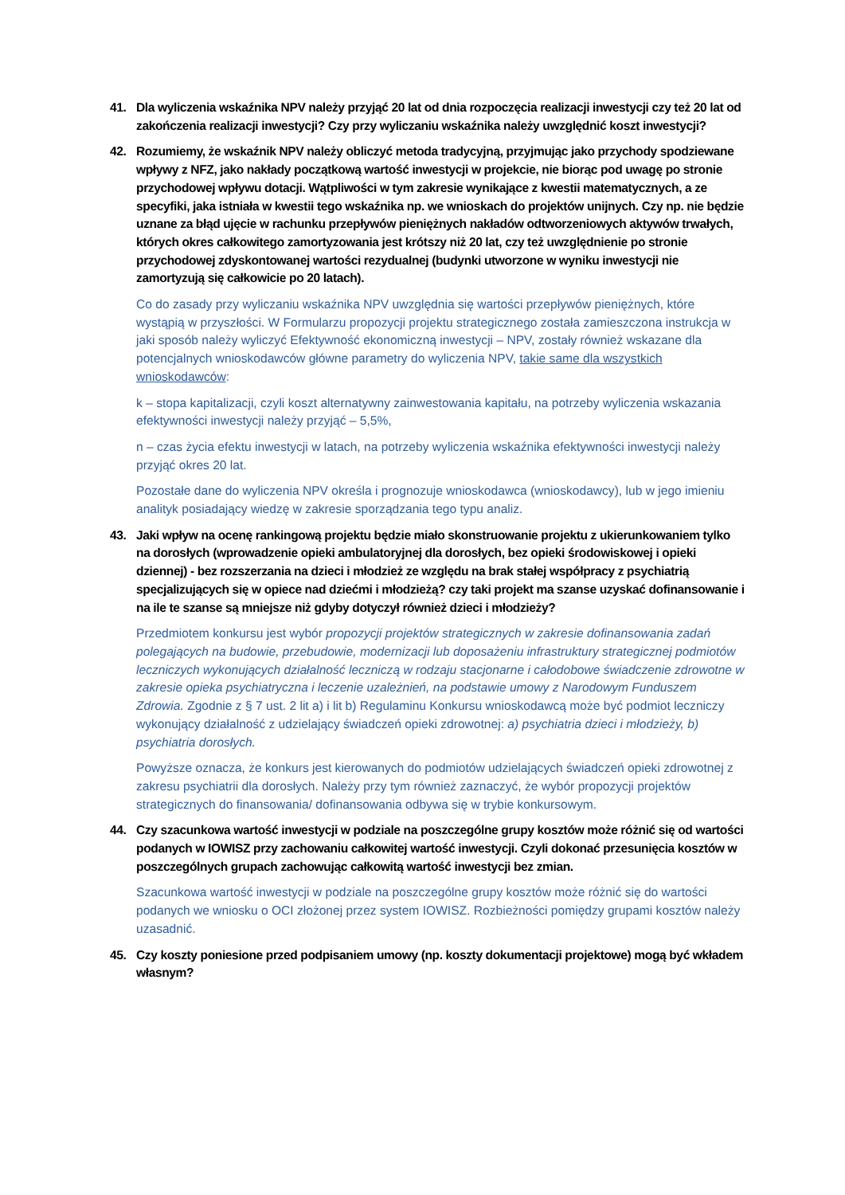41. Dla wyliczenia wskaźnika NPV należy przyjąć 20 lat od dnia rozpoczęcia realizacji inwestycji czy też 20 lat od zakończenia realizacji inwestycji? Czy przy wyliczaniu wskaźnika należy uwzględnić koszt inwestycji?
42. Rozumiemy, że wskaźnik NPV należy obliczyć metoda tradycyjną, przyjmując jako przychody spodziewane wpływy z NFZ, jako nakłady początkową wartość inwestycji w projekcie, nie biorąc pod uwagę po stronie przychodowej wpływu dotacji. Wątpliwości w tym zakresie wynikające z kwestii matematycznych, a ze specyfiki, jaka istniała w kwestii tego wskaźnika np. we wnioskach do projektów unijnych. Czy np. nie będzie uznane za błąd ujęcie w rachunku przepływów pieniężnych nakładów odtworzeniowych aktywów trwałych, których okres całkowitego zamortyzowania jest krótszy niż 20 lat, czy też uwzględnienie po stronie przychodowej zdyskontowanej wartości rezydualnej (budynki utworzone w wyniku inwestycji nie zamortyzują się całkowicie po 20 latach).
Co do zasady przy wyliczaniu wskaźnika NPV uwzględnia się wartości przepływów pieniężnych, które wystąpią w przyszłości. W Formularzu propozycji projektu strategicznego została zamieszczona instrukcja w jaki sposób należy wyliczyć Efektywność ekonomiczną inwestycji – NPV, zostały również wskazane dla potencjalnych wnioskodawców główne parametry do wyliczenia NPV, takie same dla wszystkich wnioskodawców:
k – stopa kapitalizacji, czyli koszt alternatywny zainwestowania kapitału, na potrzeby wyliczenia wskazania efektywności inwestycji należy przyjąć – 5,5%,
n – czas życia efektu inwestycji w latach, na potrzeby wyliczenia wskaźnika efektywności inwestycji należy przyjąć okres 20 lat.
Pozostałe dane do wyliczenia NPV określa i prognozuje wnioskodawca (wnioskodawcy), lub w jego imieniu analityk posiadający wiedzę w zakresie sporządzania tego typu analiz.
43. Jaki wpływ na ocenę rankingową projektu będzie miało skonstruowanie projektu z ukierunkowaniem tylko na dorosłych (wprowadzenie opieki ambulatoryjnej dla dorosłych, bez opieki środowiskowej i opieki dziennej) - bez rozszerzania na dzieci i młodzież ze względu na brak stałej współpracy z psychiatrią specjalizujących się w opiece nad dziećmi i młodzieżą? czy taki projekt ma szanse uzyskać dofinansowanie i na ile te szanse są mniejsze niż gdyby dotyczył również dzieci i młodzieży?
Przedmiotem konkursu jest wybór propozycji projektów strategicznych w zakresie dofinansowania zadań polegających na budowie, przebudowie, modernizacji lub doposażeniu infrastruktury strategicznej podmiotów leczniczych wykonujących działalność leczniczą w rodzaju stacjonarne i całodobowe świadczenie zdrowotne w zakresie opieka psychiatryczna i leczenie uzależnień, na podstawie umowy z Narodowym Funduszem Zdrowia. Zgodnie z § 7 ust. 2 lit a) i lit b) Regulaminu Konkursu wnioskodawcą może być podmiot leczniczy wykonujący działalność z udzielający świadczeń opieki zdrowotnej: a) psychiatria dzieci i młodzieży, b) psychiatria dorosłych.
Powyższe oznacza, że konkurs jest kierowanych do podmiotów udzielających świadczeń opieki zdrowotnej z zakresu psychiatrii dla dorosłych. Należy przy tym również zaznaczyć, że wybór propozycji projektów strategicznych do finansowania/ dofinansowania odbywa się w trybie konkursowym.
44. Czy szacunkowa wartość inwestycji w podziale na poszczególne grupy kosztów może różnić się od wartości podanych w IOWISZ przy zachowaniu całkowitej wartość inwestycji. Czyli dokonać przesunięcia kosztów w poszczególnych grupach zachowując całkowitą wartość inwestycji bez zmian.
Szacunkowa wartość inwestycji w podziale na poszczególne grupy kosztów może różnić się do wartości podanych we wniosku o OCI złożonej przez system IOWISZ. Rozbieżności pomiędzy grupami kosztów należy uzasadnić.
45. Czy koszty poniesione przed podpisaniem umowy (np. koszty dokumentacji projektowe) mogą być wkładem własnym?